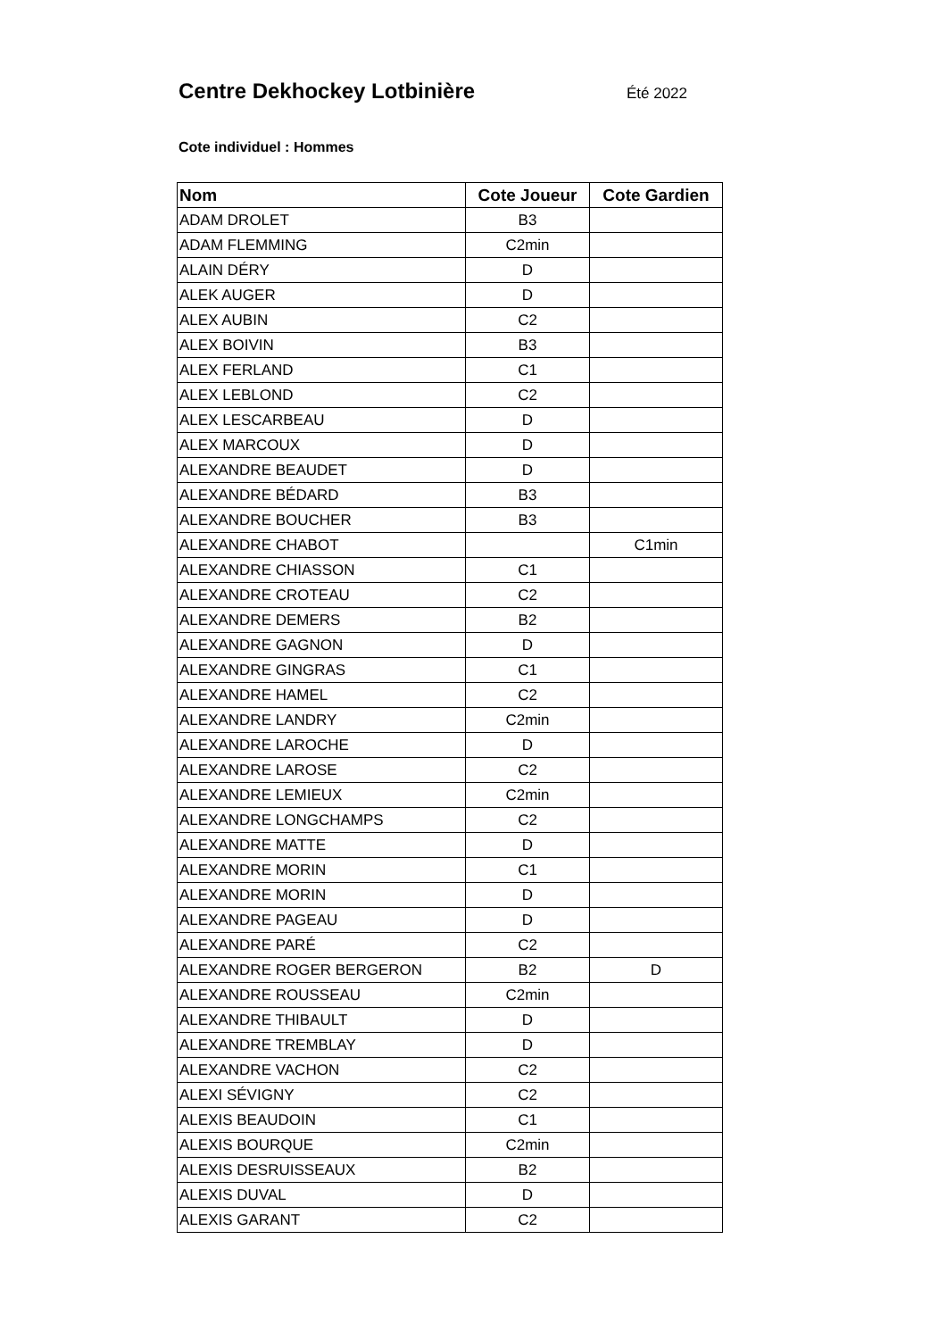Centre Dekhockey Lotbinière
Été 2022
Cote individuel : Hommes
| Nom | Cote Joueur | Cote Gardien |
| --- | --- | --- |
| ADAM DROLET | B3 | |
| ADAM FLEMMING | C2min | |
| ALAIN DÉRY | D | |
| ALEK AUGER | D | |
| ALEX AUBIN | C2 | |
| ALEX BOIVIN | B3 | |
| ALEX FERLAND | C1 | |
| ALEX LEBLOND | C2 | |
| ALEX LESCARBEAU | D | |
| ALEX MARCOUX | D | |
| ALEXANDRE BEAUDET | D | |
| ALEXANDRE BÉDARD | B3 | |
| ALEXANDRE BOUCHER | B3 | |
| ALEXANDRE CHABOT | | C1min |
| ALEXANDRE CHIASSON | C1 | |
| ALEXANDRE CROTEAU | C2 | |
| ALEXANDRE DEMERS | B2 | |
| ALEXANDRE GAGNON | D | |
| ALEXANDRE GINGRAS | C1 | |
| ALEXANDRE HAMEL | C2 | |
| ALEXANDRE LANDRY | C2min | |
| ALEXANDRE LAROCHE | D | |
| ALEXANDRE LAROSE | C2 | |
| ALEXANDRE LEMIEUX | C2min | |
| ALEXANDRE LONGCHAMPS | C2 | |
| ALEXANDRE MATTE | D | |
| ALEXANDRE MORIN | C1 | |
| ALEXANDRE MORIN | D | |
| ALEXANDRE PAGEAU | D | |
| ALEXANDRE PARÉ | C2 | |
| ALEXANDRE ROGER BERGERON | B2 | D |
| ALEXANDRE ROUSSEAU | C2min | |
| ALEXANDRE THIBAULT | D | |
| ALEXANDRE TREMBLAY | D | |
| ALEXANDRE VACHON | C2 | |
| ALEXI SÉVIGNY | C2 | |
| ALEXIS BEAUDOIN | C1 | |
| ALEXIS BOURQUE | C2min | |
| ALEXIS DESRUISSEAUX | B2 | |
| ALEXIS DUVAL | D | |
| ALEXIS GARANT | C2 | |